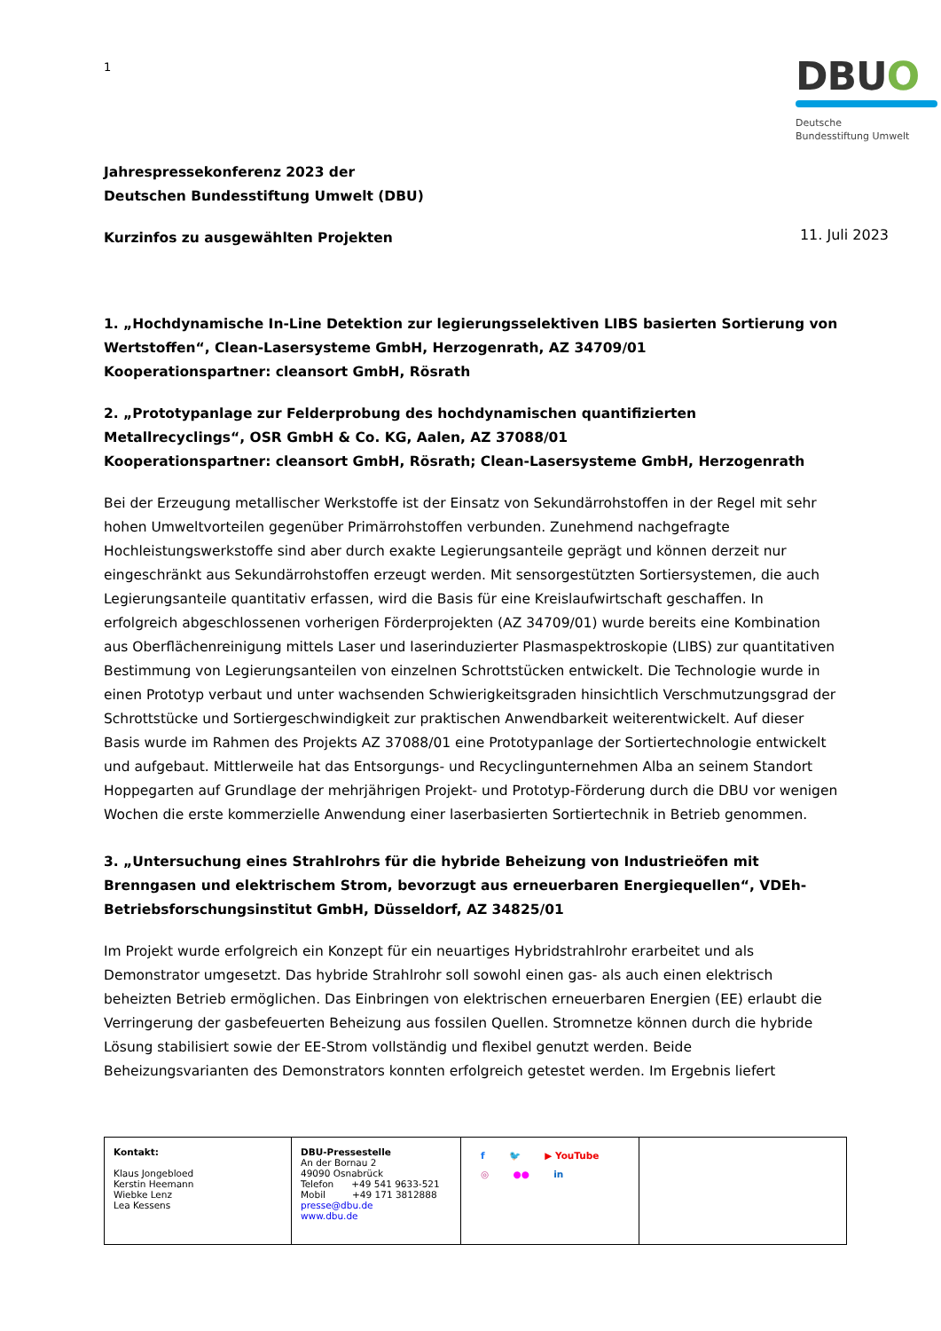1
DBUO
Deutsche
Bundesstiftung Umwelt
Jahrespressekonferenz 2023 der
Deutschen Bundesstiftung Umwelt (DBU)
Kurzinfos zu ausgewählten Projekten
11. Juli 2023
1. „Hochdynamische In-Line Detektion zur legierungsselektiven LIBS basierten Sortierung von Wertstoffen“, Clean-Lasersysteme GmbH, Herzogenrath, AZ 34709/01
Kooperationspartner: cleansort GmbH, Rösrath
2. „Prototypanlage zur Felderprobung des hochdynamischen quantifizierten Metallrecyclings“, OSR GmbH & Co. KG, Aalen, AZ 37088/01
Kooperationspartner: cleansort GmbH, Rösrath; Clean-Lasersysteme GmbH, Herzogenrath
Bei der Erzeugung metallischer Werkstoffe ist der Einsatz von Sekundärrohstoffen in der Regel mit sehr hohen Umweltvorteilen gegenüber Primärrohstoffen verbunden. Zunehmend nachgefragte Hochleistungswerkstoffe sind aber durch exakte Legierungsanteile geprägt und können derzeit nur eingeschränkt aus Sekundärrohstoffen erzeugt werden. Mit sensorgestützten Sortiersystemen, die auch Legierungsanteile quantitativ erfassen, wird die Basis für eine Kreislaufwirtschaft geschaffen. In erfolgreich abgeschlossenen vorherigen Förderprojekten (AZ 34709/01) wurde bereits eine Kombination aus Oberflächenreinigung mittels Laser und laserinduzierter Plasmaspektroskopie (LIBS) zur quantitativen Bestimmung von Legierungsanteilen von einzelnen Schrottstücken entwickelt. Die Technologie wurde in einen Prototyp verbaut und unter wachsenden Schwierigkeitsgraden hinsichtlich Verschmutzungsgrad der Schrottstücke und Sortiergeschwindigkeit zur praktischen Anwendbarkeit weiterentwickelt. Auf dieser Basis wurde im Rahmen des Projekts AZ 37088/01 eine Prototypanlage der Sortiertechnologie entwickelt und aufgebaut. Mittlerweile hat das Entsorgungs- und Recyclingunternehmen Alba an seinem Standort Hoppegarten auf Grundlage der mehrjährigen Projekt- und Prototyp-Förderung durch die DBU vor wenigen Wochen die erste kommerzielle Anwendung einer laserbasierten Sortiertechnik in Betrieb genommen.
3. „Untersuchung eines Strahlrohrs für die hybride Beheizung von Industrieöfen mit Brenngasen und elektrischem Strom, bevorzugt aus erneuerbaren Energiequellen“, VDEh-Betriebsforschungsinstitut GmbH, Düsseldorf, AZ 34825/01
Im Projekt wurde erfolgreich ein Konzept für ein neuartiges Hybridstrahlrohr erarbeitet und als Demonstrator umgesetzt. Das hybride Strahlrohr soll sowohl einen gas- als auch einen elektrisch beheizten Betrieb ermöglichen. Das Einbringen von elektrischen erneuerbaren Energien (EE) erlaubt die Verringerung der gasbefeuerten Beheizung aus fossilen Quellen. Stromnetze können durch die hybride Lösung stabilisiert sowie der EE-Strom vollständig und flexibel genutzt werden. Beide Beheizungsvarianten des Demonstrators konnten erfolgreich getestet werden. Im Ergebnis liefert
| Kontakt: Klaus Jongebloed Kerstin Heemann Wiebke Lenz Lea Kessens | DBU-Pressestelle An der Bornau 2 49090 Osnabrück Telefon +49 541 9633-521 Mobil +49 171 3812888 presse@dbu.de www.dbu.de | f 🐦 ▶ YouTube ◎ ●● in | |